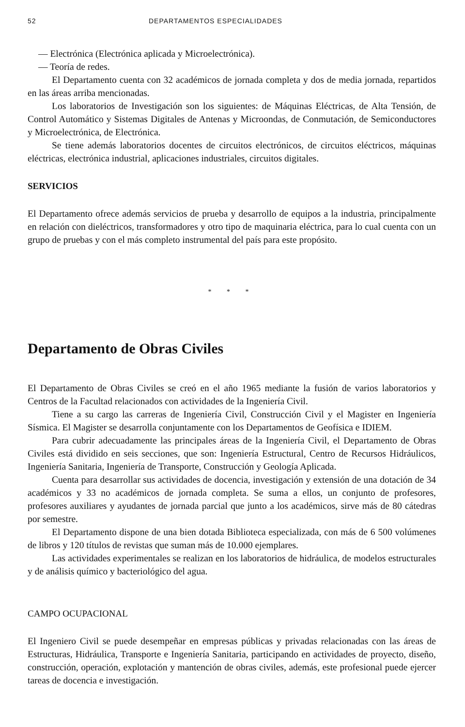52 DEPARTAMENTOS ESPECIALIDADES
— Electrónica (Electrónica aplicada y Microelectrónica).
— Teoría de redes.
El Departamento cuenta con 32 académicos de jornada completa y dos de media jornada, repartidos en las áreas arriba mencionadas.
Los laboratorios de Investigación son los siguientes: de Máquinas Eléctricas, de Alta Tensión, de Control Automático y Sistemas Digitales de Antenas y Microondas, de Conmutación, de Semiconductores y Microelectrónica, de Electrónica.
Se tiene además laboratorios docentes de circuitos electrónicos, de circuitos eléctricos, máquinas eléctricas, electrónica industrial, aplicaciones industriales, circuitos digitales.
SERVICIOS
El Departamento ofrece además servicios de prueba y desarrollo de equipos a la industria, principalmente en relación con dieléctricos, transformadores y otro tipo de maquinaria eléctrica, para lo cual cuenta con un grupo de pruebas y con el más completo instrumental del país para este propósito.
* * *
Departamento de Obras Civiles
El Departamento de Obras Civiles se creó en el año 1965 mediante la fusión de varios laboratorios y Centros de la Facultad relacionados con actividades de la Ingeniería Civil.
Tiene a su cargo las carreras de Ingeniería Civil, Construcción Civil y el Magister en Ingeniería Sísmica. El Magister se desarrolla conjuntamente con los Departamentos de Geofísica e IDIEM.
Para cubrir adecuadamente las principales áreas de la Ingeniería Civil, el Departamento de Obras Civiles está dividido en seis secciones, que son: Ingeniería Estructural, Centro de Recursos Hidráulicos, Ingeniería Sanitaria, Ingeniería de Transporte, Construcción y Geología Aplicada.
Cuenta para desarrollar sus actividades de docencia, investigación y extensión de una dotación de 34 académicos y 33 no académicos de jornada completa. Se suma a ellos, un conjunto de profesores, profesores auxiliares y ayudantes de jornada parcial que junto a los académicos, sirve más de 80 cátedras por semestre.
El Departamento dispone de una bien dotada Biblioteca especializada, con más de 6 500 volúmenes de libros y 120 títulos de revistas que suman más de 10.000 ejemplares.
Las actividades experimentales se realizan en los laboratorios de hidráulica, de modelos estructurales y de análisis químico y bacteriológico del agua.
CAMPO OCUPACIONAL
El Ingeniero Civil se puede desempeñar en empresas públicas y privadas relacionadas con las áreas de Estructuras, Hidráulica, Transporte e Ingeniería Sanitaria, participando en actividades de proyecto, diseño, construcción, operación, explotación y mantención de obras civiles, además, este profesional puede ejercer tareas de docencia e investigación.